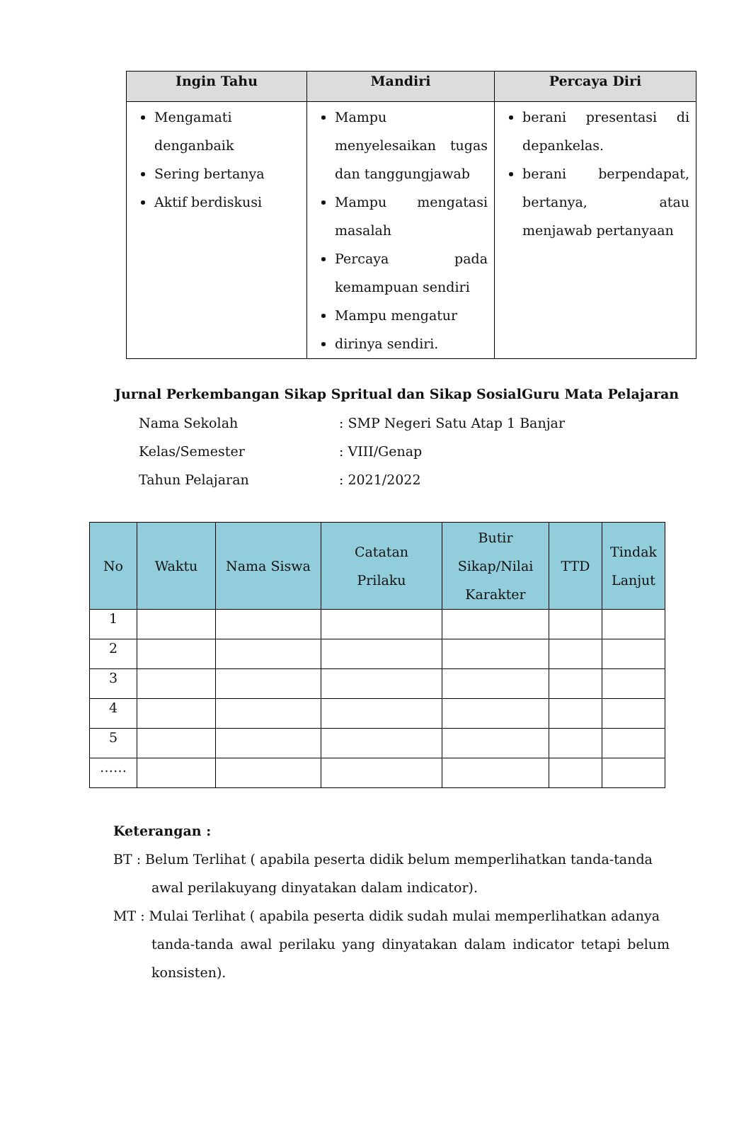| Ingin Tahu | Mandiri | Percaya Diri |
| --- | --- | --- |
| Mengamati denganbaik Sering bertanya Aktif berdiskusi | Mampu menyelesaikan tugas dan tanggungjawab Mampu mengatasi masalah Percaya pada kemampuan sendiri Mampu mengatur dirinya sendiri. | berani presentasi di depankelas. berani berpendapat, bertanya, atau menjawab pertanyaan |
Jurnal Perkembangan Sikap Spritual dan Sikap SosialGuru Mata Pelajaran
Nama Sekolah: SMP Negeri Satu Atap 1 Banjar
Kelas/Semester: VIII/Genap
Tahun Pelajaran: 2021/2022
| No | Waktu | Nama Siswa | Catatan Prilaku | Butir Sikap/Nilai Karakter | TTD | Tindak Lanjut |
| --- | --- | --- | --- | --- | --- | --- |
| 1 | | | | | | |
| 2 | | | | | | |
| 3 | | | | | | |
| 4 | | | | | | |
| 5 | | | | | | |
| …… | | | | | | |
Keterangan :
BT : Belum Terlihat ( apabila peserta didik belum memperlihatkan tanda-tanda
awal perilakuyang dinyatakan dalam indicator).
MT : Mulai Terlihat ( apabila peserta didik sudah mulai memperlihatkan adanya
tanda-tanda awal perilaku yang dinyatakan dalam indicator tetapi belum konsisten).